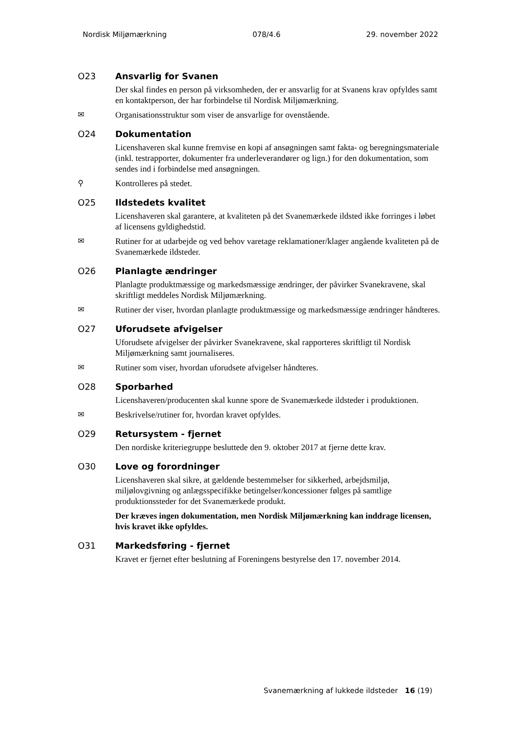Nordisk Miljømærkning 078/4.6 29. november 2022
O23 Ansvarlig for Svanen
Der skal findes en person på virksomheden, der er ansvarlig for at Svanens krav opfyldes samt en kontaktperson, der har forbindelse til Nordisk Miljømærkning.
✉ Organisationsstruktur som viser de ansvarlige for ovenstående.
O24 Dokumentation
Licenshaveren skal kunne fremvise en kopi af ansøgningen samt fakta- og beregningsmateriale (inkl. testrapporter, dokumenter fra underleverandører og lign.) for den dokumentation, som sendes ind i forbindelse med ansøgningen.
⚲ Kontrolleres på stedet.
O25 Ildstedets kvalitet
Licenshaveren skal garantere, at kvaliteten på det Svanemærkede ildsted ikke forringes i løbet af licensens gyldighedstid.
✉ Rutiner for at udarbejde og ved behov varetage reklamationer/klager angående kvaliteten på de Svanemærkede ildsteder.
O26 Planlagte ændringer
Planlagte produktmæssige og markedsmæssige ændringer, der påvirker Svanekravene, skal skriftligt meddeles Nordisk Miljømærkning.
✉ Rutiner der viser, hvordan planlagte produktmæssige og markedsmæssige ændringer håndteres.
O27 Uforudsete afvigelser
Uforudsete afvigelser der påvirker Svanekravene, skal rapporteres skriftligt til Nordisk Miljømærkning samt journaliseres.
✉ Rutiner som viser, hvordan uforudsete afvigelser håndteres.
O28 Sporbarhed
Licenshaveren/producenten skal kunne spore de Svanemærkede ildsteder i produktionen.
✉ Beskrivelse/rutiner for, hvordan kravet opfyldes.
O29 Retursystem - fjernet
Den nordiske kriteriegruppe besluttede den 9. oktober 2017 at fjerne dette krav.
O30 Love og forordninger
Licenshaveren skal sikre, at gældende bestemmelser for sikkerhed, arbejdsmiljø, miljølovgivning og anlægsspecifikke betingelser/koncessioner følges på samtlige produktionssteder for det Svanemærkede produkt.
Der kræves ingen dokumentation, men Nordisk Miljømærkning kan inddrage licensen, hvis kravet ikke opfyldes.
O31 Markedsføring - fjernet
Kravet er fjernet efter beslutning af Foreningens bestyrelse den 17. november 2014.
Svanemærkning af lukkede ildsteder 16 (19)